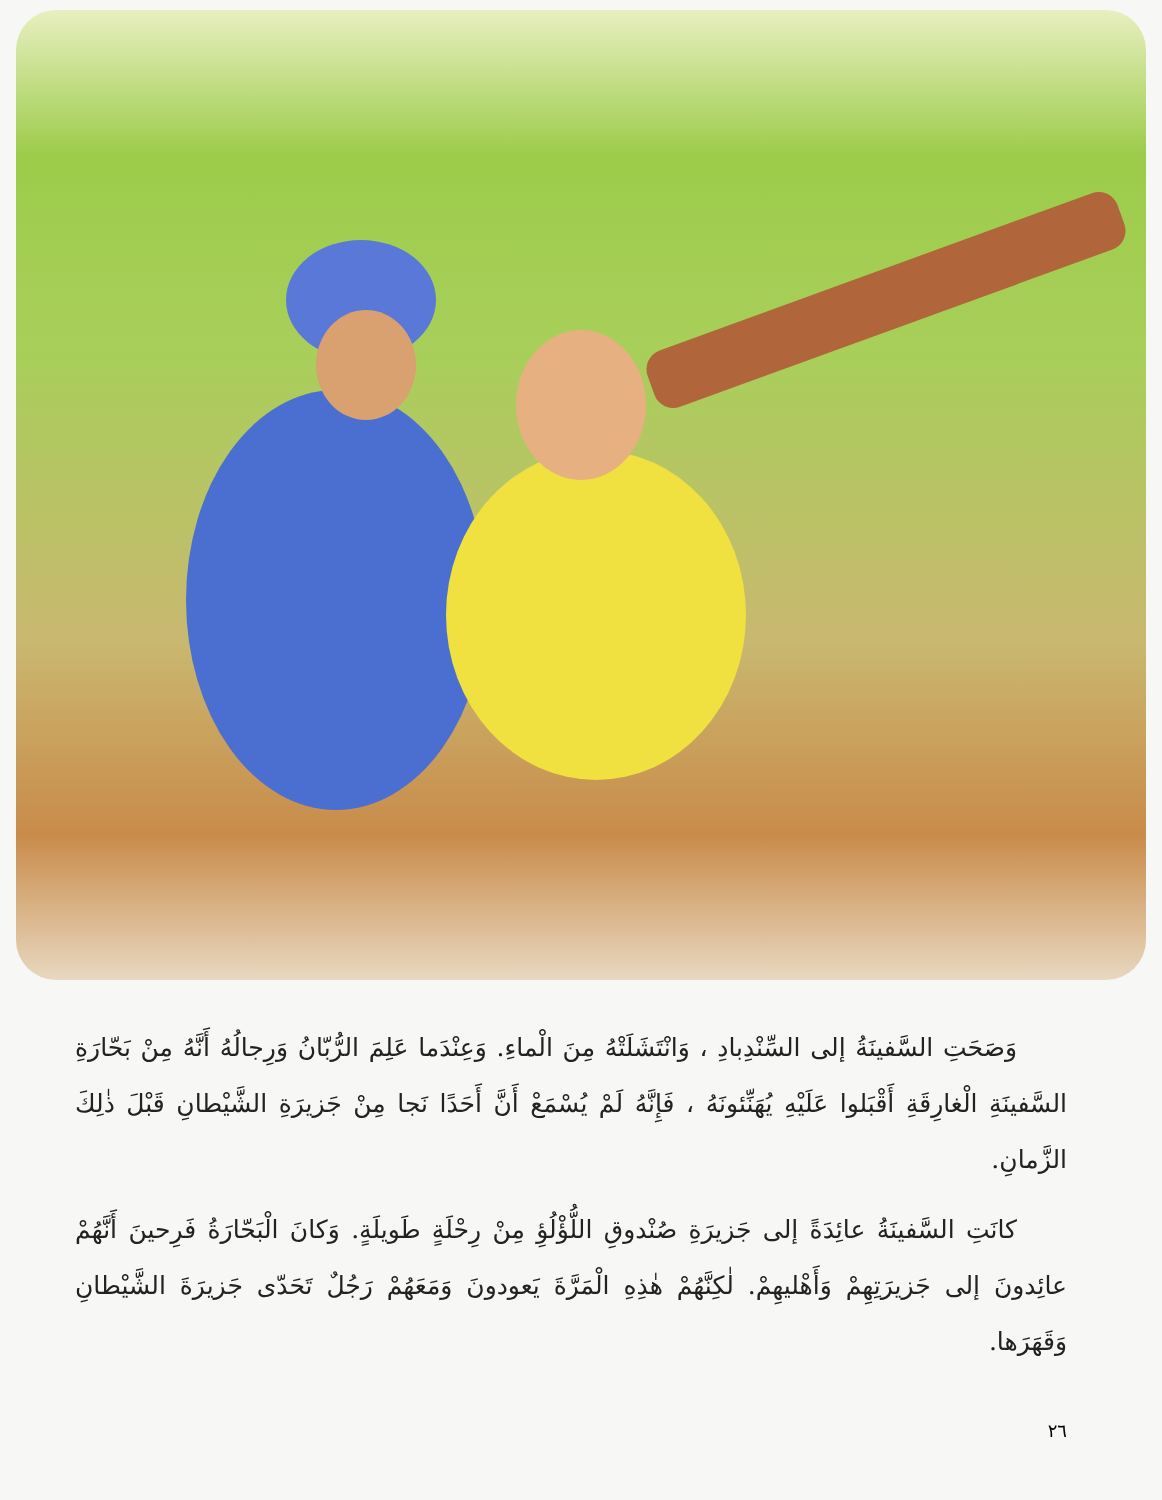وَصَحَتِ السَّفينَةُ إلى السِّنْدِبادِ ، وَانْتَشَلَتْهُ مِنَ الْماءِ. وَعِنْدَما عَلِمَ الرُّبّانُ وَرِجالُهُ أَنَّهُ مِنْ بَحّارَةِ السَّفينَةِ الْغارِقَةِ أَقْبَلوا عَلَيْهِ يُهَنِّئونَهُ ، فَإِنَّهُ لَمْ يُسْمَعْ أَنَّ أَحَدًا نَجا مِنْ جَزيرَةِ الشَّيْطانِ قَبْلَ ذٰلِكَ الزَّمانِ.
كانَتِ السَّفينَةُ عائِدَةً إلى جَزيرَةِ صُنْدوقِ اللُّؤْلُؤِ مِنْ رِحْلَةٍ طَويلَةٍ. وَكانَ الْبَحّارَةُ فَرِحينَ أَنَّهُمْ عائِدونَ إلى جَزيرَتِهِمْ وَأَهْليهِمْ. لٰكِنَّهُمْ هٰذِهِ الْمَرَّةَ يَعودونَ وَمَعَهُمْ رَجُلٌ تَحَدّى جَزيرَةَ الشَّيْطانِ وَقَهَرَها.
٢٦